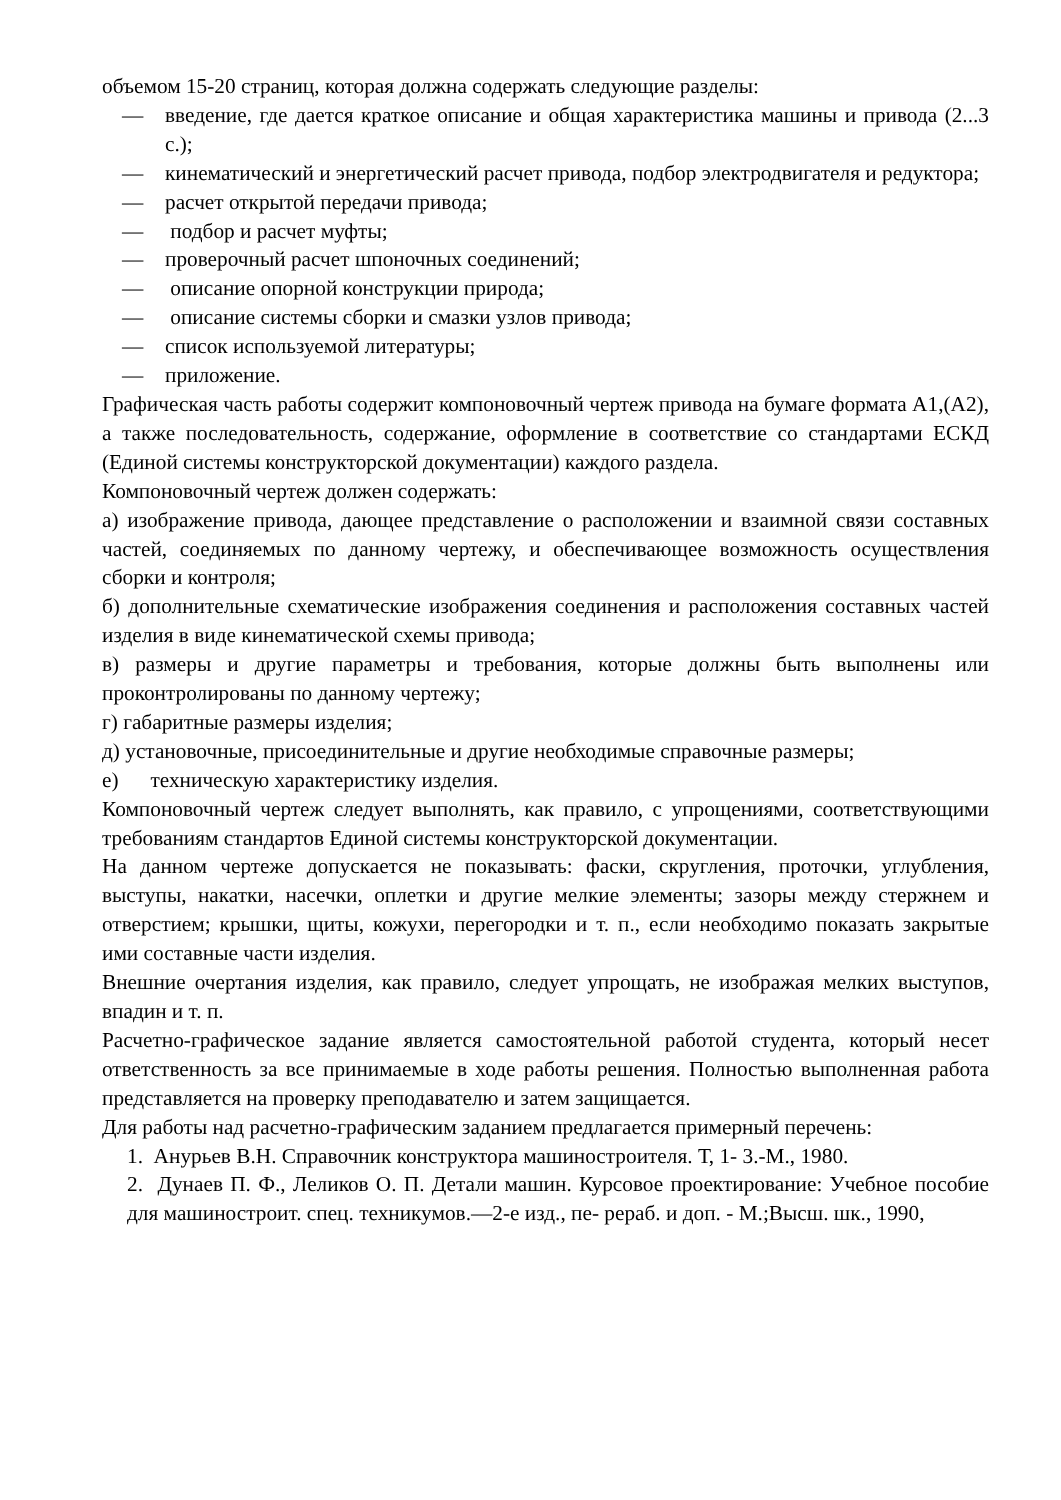объемом 15-20 страниц, которая должна содержать следующие разделы:
— введение, где дается краткое описание и общая характеристика машины и привода (2...3 с.);
— кинематический и энергетический расчет привода, подбор электродвигателя и редуктора;
— расчет открытой передачи привода;
— подбор и расчет муфты;
— проверочный расчет шпоночных соединений;
— описание опорной конструкции природа;
— описание системы сборки и смазки узлов привода;
— список используемой литературы;
— приложение.
Графическая часть работы содержит компоновочный чертеж привода на бумаге формата А1,(А2), а также последовательность, содержание, оформление в соответствие со стандартами ЕСКД (Единой системы конструкторской документации) каждого раздела.
Компоновочный чертеж должен содержать:
а) изображение привода, дающее представление о расположении и взаимной связи составных частей, соединяемых по данному чертежу, и обеспечивающее возможность осуществления сборки и контроля;
б) дополнительные схематические изображения соединения и расположения составных частей изделия в виде кинематической схемы привода;
в) размеры и другие параметры и требования, которые должны быть выполнены или проконтролированы по данному чертежу;
г) габаритные размеры изделия;
д) установочные, присоединительные и другие необходимые справочные размеры;
е) техническую характеристику изделия.
Компоновочный чертеж следует выполнять, как правило, с упрощениями, соответствующими требованиям стандартов Единой системы конструкторской документации.
На данном чертеже допускается не показывать: фаски, скругления, проточки, углубления, выступы, накатки, насечки, оплетки и другие мелкие элементы; зазоры между стержнем и отверстием; крышки, щиты, кожухи, перегородки и т. п., если необходимо показать закрытые ими составные части изделия.
Внешние очертания изделия, как правило, следует упрощать, не изображая мелких выступов, впадин и т. п.
Расчетно-графическое задание является самостоятельной работой студента, который несет ответственность за все принимаемые в ходе работы решения. Полностью выполненная работа представляется на проверку преподавателю и затем защищается.
Для работы над расчетно-графическим заданием предлагается примерный перечень:
1. Анурьев В.Н. Справочник конструктора машиностроителя. Т, 1- 3.-М., 1980.
2. Дунаев П. Ф., Леликов О. П. Детали машин. Курсовое проектирование: Учебное пособие для машиностроит. спец. техникумов.—2-е изд., пе- рераб. и доп. - М.;Высш. шк., 1990,